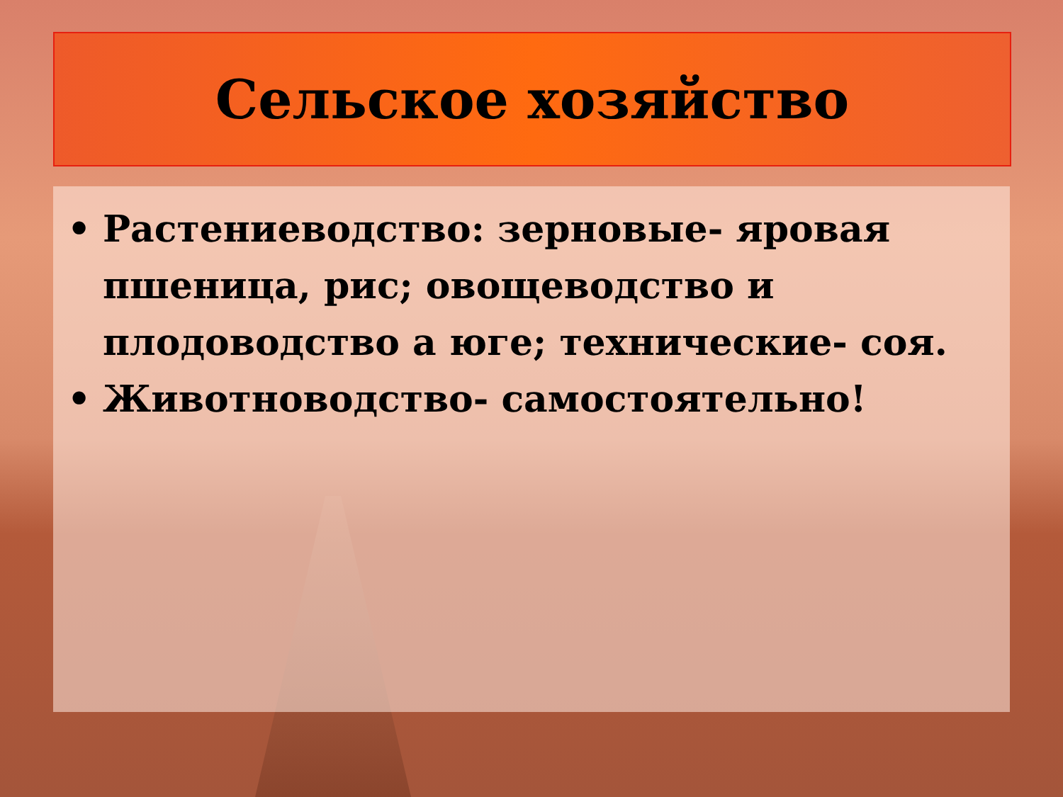Сельское хозяйство
• Растениеводство: зерновые- яровая пшеница, рис; овощеводство и плодоводство а юге; технические- соя.
• Животноводство- самостоятельно!